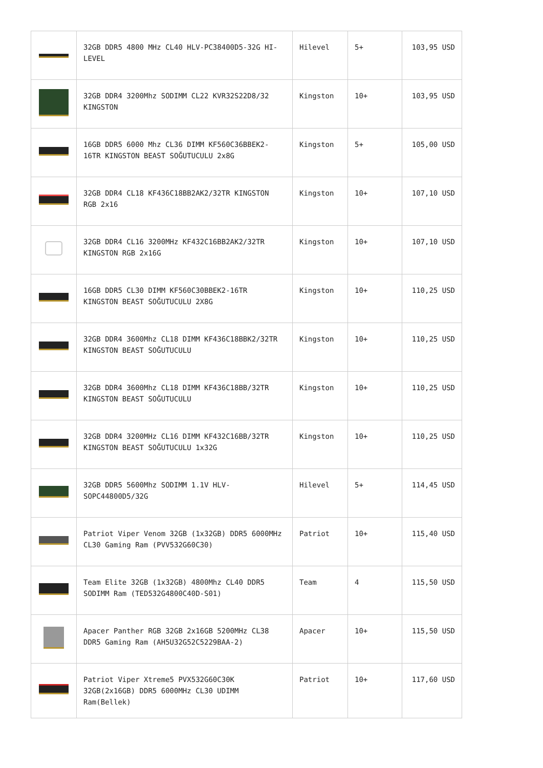| | 32GB DDR5 4800 MHz CL40 HLV-PC38400D5-32G HI-LEVEL | Hilevel | 5+ | 103,95 USD |
| | 32GB DDR4 3200Mhz SODIMM CL22 KVR32S22D8/32 KINGSTON | Kingston | 10+ | 103,95 USD |
| | 16GB DDR5 6000 Mhz CL36 DIMM KF560C36BBEK2-16TR KINGSTON BEAST SOĞUTUCULU 2x8G | Kingston | 5+ | 105,00 USD |
| | 32GB DDR4 CL18 KF436C18BB2AK2/32TR KINGSTON RGB 2x16 | Kingston | 10+ | 107,10 USD |
| | 32GB DDR4 CL16 3200MHz KF432C16BB2AK2/32TR KINGSTON RGB 2x16G | Kingston | 10+ | 107,10 USD |
| | 16GB DDR5 CL30 DIMM KF560C30BBEK2-16TR KINGSTON BEAST SOĞUTUCULU 2X8G | Kingston | 10+ | 110,25 USD |
| | 32GB DDR4 3600Mhz CL18 DIMM KF436C18BBK2/32TR KINGSTON BEAST SOĞUTUCULU | Kingston | 10+ | 110,25 USD |
| | 32GB DDR4 3600Mhz CL18 DIMM KF436C18BB/32TR KINGSTON BEAST SOĞUTUCULU | Kingston | 10+ | 110,25 USD |
| | 32GB DDR4 3200MHz CL16 DIMM KF432C16BB/32TR KINGSTON BEAST SOĞUTUCULU 1x32G | Kingston | 10+ | 110,25 USD |
| | 32GB DDR5 5600Mhz SODIMM 1.1V HLV-SOPC44800D5/32G | Hilevel | 5+ | 114,45 USD |
| | Patriot Viper Venom 32GB (1x32GB) DDR5 6000MHz CL30 Gaming Ram (PVV532G60C30) | Patriot | 10+ | 115,40 USD |
| | Team Elite 32GB (1x32GB) 4800Mhz CL40 DDR5 SODIMM Ram (TED532G4800C40D-S01) | Team | 4 | 115,50 USD |
| | Apacer Panther RGB 32GB 2x16GB 5200MHz CL38 DDR5 Gaming Ram (AH5U32G52C5229BAA-2) | Apacer | 10+ | 115,50 USD |
| | Patriot Viper Xtreme5 PVX532G60C30K 32GB(2x16GB) DDR5 6000MHz CL30 UDIMM Ram(Bellek) | Patriot | 10+ | 117,60 USD |